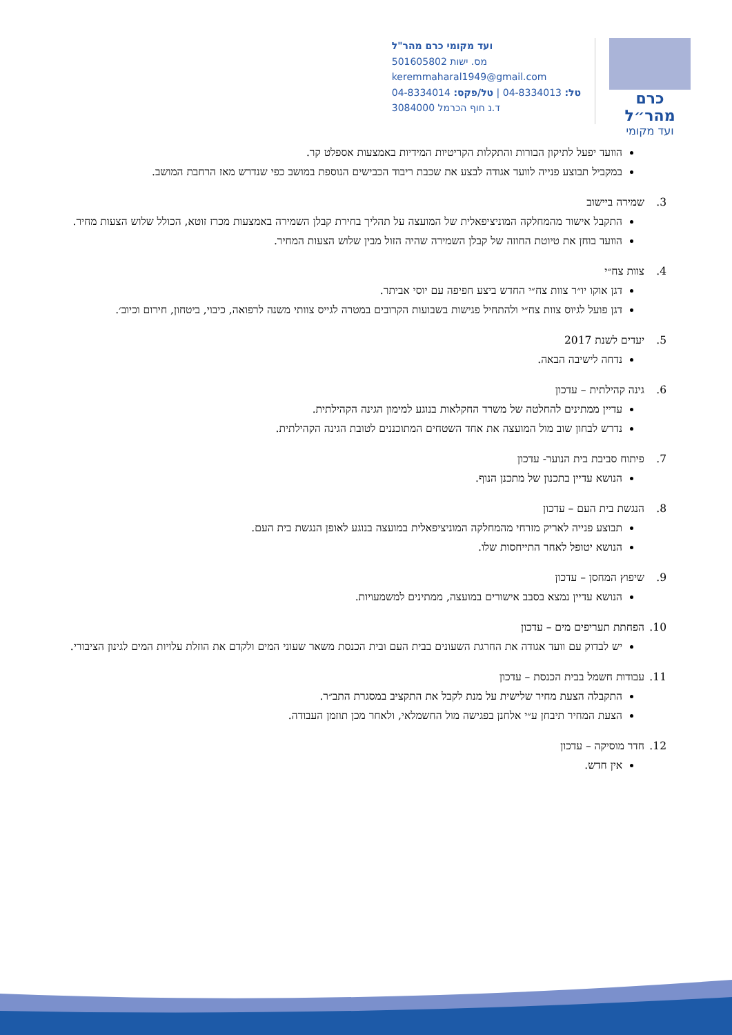כרם מהר״ל
ועד מקומי
ועד מקומי כרם מהר"ל
מס. ישות 501605802
keremmaharal1949@gmail.com
טל: 04-8334013 | טל/פקס: 04-8334014
ד.נ חוף הכרמל 3084000
הוועד יפעל לתיקון הבורות והתקלות הקריטיות המידיות באמצעות אספלט קר.
במקביל תבוצע פנייה לוועד אגודה לבצע את שכבת ריבוד הכבישים הנוספת במושב כפי שנדרש מאז הרחבת המושב.
3. שמירה ביישוב
התקבל אישור מהמחלקה המוניציפאלית של המועצה על תהליך בחירת קבלן השמירה באמצעות מכרז זוטא, הכולל שלוש הצעות מחיר.
הוועד בוחן את טיוטת החוזה של קבלן השמירה שהיה הזול מבין שלוש הצעות המחיר.
4. צוות צח״י
דגן אוקו יו״ר צוות צח״י החדש ביצע חפיפה עם יוסי אביתר.
דגן פועל לגיוס צוות צח״י ולהתחיל פגישות בשבועות הקרובים במטרה לגייס צוותי משנה לרפואה, כיבוי, ביטחון, חירום וכיוב׳.
5. יעדים לשנת 2017
נדחה לישיבה הבאה.
6. גינה קהילתית – עדכון
עדיין ממתינים להחלטה של משרד החקלאות בנוגע למימון הגינה הקהילתית.
נדרש לבחון שוב מול המועצה את אחד השטחים המתוכננים לטובת הגינה הקהילתית.
7. פיתוח סביבת בית הנוער- עדכון
הנושא עדיין בתכנון של מתכנן הנוף.
8. הנגשת בית העם – עדכון
תבוצע פנייה לאריק מזרחי מהמחלקה המוניציפאלית במועצה בנוגע לאופן הנגשת בית העם.
הנושא יטופל לאחר התייחסות שלו.
9. שיפוץ המחסן – עדכון
הנושא עדיין נמצא בסבב אישורים במועצה, ממתינים למשמעויות.
10. הפחתת תעריפים מים – עדכון
יש לבדוק עם וועד אגודה את החרגת השעונים בבית העם ובית הכנסת משאר שעוני המים ולקדם את הוזלת עלויות המים לגינון הציבורי.
11. עבודות חשמל בבית הכנסת – עדכון
התקבלה הצעת מחיר שלישית על מנת לקבל את התקציב במסגרת התב״ר.
הצעת המחיר תיבחן ע״י אלחנן בפגישה מול החשמלאי, ולאחר מכן תוזמן העבודה.
12. חדר מוסיקה – עדכון
אין חדש.